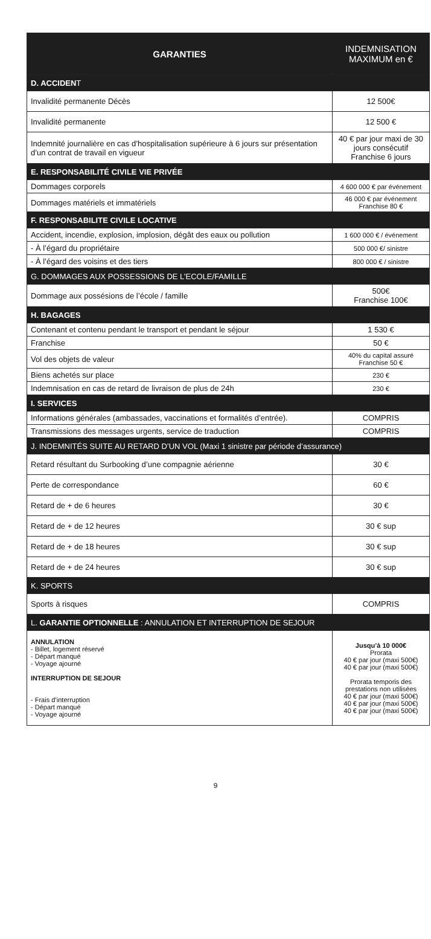| GARANTIES | INDEMNISATION MAXIMUM en € |
| --- | --- |
| D. ACCIDEN T | |
| Invalidité permanente Décès | 12 500€ |
| Invalidité permanente | 12 500 € |
| Indemnité journalière en cas d’hospitalisation supérieure à 6 jours sur présentation d’un contrat de travail en vigueur | 40 € par jour maxi de 30 jours consécutif Franchise 6 jours |
| E. RESPONSABILITÉ CIVILE VIE PRIVÉE | |
| Dommages corporels | 4 600 000 € par événement |
| Dommages matériels et immatériels | 46 000 € par événement Franchise 80 € |
| F. RESPONSABILITE CIVILE LOCATIVE | |
| Accident, incendie, explosion, implosion, dégât des eaux ou pollution | 1 600 000 € / événement |
| - À l’égard du propriétaire | 500 000 €/ sinistre |
| - À l’égard des voisins et des tiers | 800 000 € / sinistre |
| G. DOMMAGES AUX POSSESSIONS DE L’ECOLE/FAMILLE | |
| Dommage aux possésions de l’école / famille | 500€ Franchise 100€ |
| H. BAGAGES | |
| Contenant et contenu pendant le transport et pendant le séjour | 1 530 € |
| Franchise | 50 € |
| Vol des objets de valeur | 40% du capital assuré Franchise 50 € |
| Biens achetés sur place | 230 € |
| Indemnisation en cas de retard de livraison de plus de 24h | 230 € |
| I. SERVICES | |
| Informations générales (ambassades, vaccinations et formalités d’entrée). | COMPRIS |
| Transmissions des messages urgents, service de traduction | COMPRIS |
| J. INDEMNITÉS SUITE AU RETARD D’UN VOL (Maxi 1 sinistre par période d’assurance) | |
| Retard résultant du Surbooking d’une compagnie aérienne | 30 € |
| Perte de correspondance | 60 € |
| Retard de + de 6 heures | 30 € |
| Retard de + de 12 heures | 30 € sup |
| Retard de + de 18 heures | 30 € sup |
| Retard de + de 24 heures | 30 € sup |
| K. SPORTS | |
| Sports à risques | COMPRIS |
| L. GARANTIE OPTIONNELLE : ANNULATION ET INTERRUPTION DE SEJOUR | |
| ANNULATION - Billet, logement réservé - Départ manqué - Voyage ajourné INTERRUPTION DE SEJOUR - Frais d’interruption - Départ manqué - Voyage ajourné | Jusqu’à 10 000€ Prorata 40 € par jour (maxi 500€) 40 € par jour (maxi 500€) Prorata temporis des prestations non utilisées 40 € par jour (maxi 500€) 40 € par jour (maxi 500€) 40 € par jour (maxi 500€) |
9